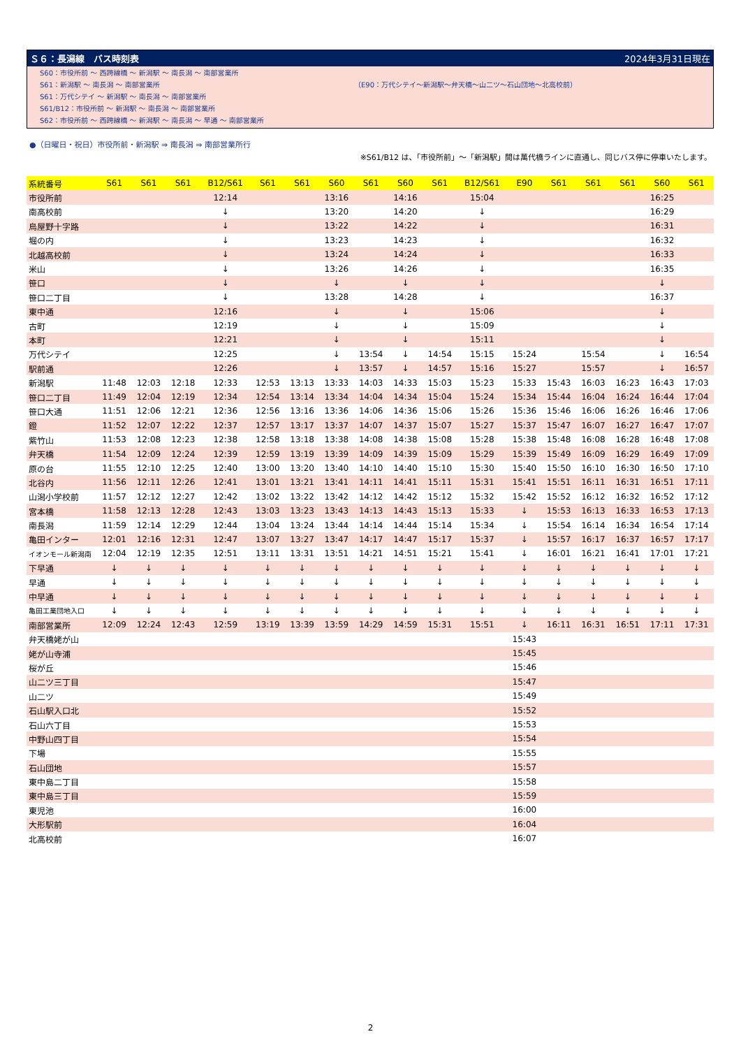Ｓ６：長潟線　バス時刻表 2024年3月31日現在
S60：市役所前 ～ 西跨線橋 ～ 新潟駅 ～ 南長潟 ～ 南部営業所
S61：新潟駅 ～ 南長潟 ～ 南部営業所
S61：万代シテイ ～ 新潟駅 ～ 南長潟 ～ 南部営業所
S61/B12：市役所前 ～ 新潟駅 ～ 南長潟 ～ 南部営業所
S62：市役所前 ～ 西跨線橋 ～ 新潟駅 ～ 南長潟 ～ 早通 ～ 南部営業所
（E90：万代シテイ～新潟駅～弁天橋～山二ツ～石山団地～北高校前）
●（日曜日・祝日）市役所前・新潟駅 ⇒ 南長潟 ⇒ 南部営業所行
※S61/B12 は、「市役所前」～「新潟駅」間は萬代橋ラインに直通し、同じバス停に停車いたします。
| 系統番号 | S61 | S61 | S61 | B12/S61 | S61 | S61 | S60 | S61 | S60 | S61 | B12/S61 | E90 | S61 | S61 | S61 | S60 | S61 |
| --- | --- | --- | --- | --- | --- | --- | --- | --- | --- | --- | --- | --- | --- | --- | --- | --- | --- |
| 市役所前 | | | | 12:14 | | | 13:16 | | 14:16 | | 15:04 | | | | | 16:25 | |
| 南高校前 | | | | ↓ | | | 13:20 | | 14:20 | | ↓ | | | | | 16:29 | |
| 鳥屋野十字路 | | | | ↓ | | | 13:22 | | 14:22 | | ↓ | | | | | 16:31 | |
| 堀の内 | | | | ↓ | | | 13:23 | | 14:23 | | ↓ | | | | | 16:32 | |
| 北越高校前 | | | | ↓ | | | 13:24 | | 14:24 | | ↓ | | | | | 16:33 | |
| 米山 | | | | ↓ | | | 13:26 | | 14:26 | | ↓ | | | | | 16:35 | |
| 笹口 | | | | ↓ | | | ↓ | | ↓ | | ↓ | | | | | ↓ | |
| 笹口二丁目 | | | | ↓ | | | 13:28 | | 14:28 | | ↓ | | | | | 16:37 | |
| 東中通 | | | | 12:16 | | | ↓ | | ↓ | | 15:06 | | | | | ↓ | |
| 古町 | | | | 12:19 | | | ↓ | | ↓ | | 15:09 | | | | | ↓ | |
| 本町 | | | | 12:21 | | | ↓ | | ↓ | | 15:11 | | | | | ↓ | |
| 万代シテイ | | | | 12:25 | | | ↓ | 13:54 | ↓ | 14:54 | 15:15 | 15:24 | | 15:54 | | ↓ | 16:54 |
| 駅前通 | | | | 12:26 | | | ↓ | 13:57 | ↓ | 14:57 | 15:16 | 15:27 | | 15:57 | | ↓ | 16:57 |
| 新潟駅 | 11:48 | 12:03 | 12:18 | 12:33 | 12:53 | 13:13 | 13:33 | 14:03 | 14:33 | 15:03 | 15:23 | 15:33 | 15:43 | 16:03 | 16:23 | 16:43 | 17:03 |
| 笹口二丁目 | 11:49 | 12:04 | 12:19 | 12:34 | 12:54 | 13:14 | 13:34 | 14:04 | 14:34 | 15:04 | 15:24 | 15:34 | 15:44 | 16:04 | 16:24 | 16:44 | 17:04 |
| 笹口大通 | 11:51 | 12:06 | 12:21 | 12:36 | 12:56 | 13:16 | 13:36 | 14:06 | 14:36 | 15:06 | 15:26 | 15:36 | 15:46 | 16:06 | 16:26 | 16:46 | 17:06 |
| 鐙 | 11:52 | 12:07 | 12:22 | 12:37 | 12:57 | 13:17 | 13:37 | 14:07 | 14:37 | 15:07 | 15:27 | 15:37 | 15:47 | 16:07 | 16:27 | 16:47 | 17:07 |
| 紫竹山 | 11:53 | 12:08 | 12:23 | 12:38 | 12:58 | 13:18 | 13:38 | 14:08 | 14:38 | 15:08 | 15:28 | 15:38 | 15:48 | 16:08 | 16:28 | 16:48 | 17:08 |
| 弁天橋 | 11:54 | 12:09 | 12:24 | 12:39 | 12:59 | 13:19 | 13:39 | 14:09 | 14:39 | 15:09 | 15:29 | 15:39 | 15:49 | 16:09 | 16:29 | 16:49 | 17:09 |
| 原の台 | 11:55 | 12:10 | 12:25 | 12:40 | 13:00 | 13:20 | 13:40 | 14:10 | 14:40 | 15:10 | 15:30 | 15:40 | 15:50 | 16:10 | 16:30 | 16:50 | 17:10 |
| 北谷内 | 11:56 | 12:11 | 12:26 | 12:41 | 13:01 | 13:21 | 13:41 | 14:11 | 14:41 | 15:11 | 15:31 | 15:41 | 15:51 | 16:11 | 16:31 | 16:51 | 17:11 |
| 山潟小学校前 | 11:57 | 12:12 | 12:27 | 12:42 | 13:02 | 13:22 | 13:42 | 14:12 | 14:42 | 15:12 | 15:32 | 15:42 | 15:52 | 16:12 | 16:32 | 16:52 | 17:12 |
| 宮本橋 | 11:58 | 12:13 | 12:28 | 12:43 | 13:03 | 13:23 | 13:43 | 14:13 | 14:43 | 15:13 | 15:33 | ↓ | 15:53 | 16:13 | 16:33 | 16:53 | 17:13 |
| 南長潟 | 11:59 | 12:14 | 12:29 | 12:44 | 13:04 | 13:24 | 13:44 | 14:14 | 14:44 | 15:14 | 15:34 | ↓ | 15:54 | 16:14 | 16:34 | 16:54 | 17:14 |
| 亀田インター | 12:01 | 12:16 | 12:31 | 12:47 | 13:07 | 13:27 | 13:47 | 14:17 | 14:47 | 15:17 | 15:37 | ↓ | 15:57 | 16:17 | 16:37 | 16:57 | 17:17 |
| イオンモール新潟南 | 12:04 | 12:19 | 12:35 | 12:51 | 13:11 | 13:31 | 13:51 | 14:21 | 14:51 | 15:21 | 15:41 | ↓ | 16:01 | 16:21 | 16:41 | 17:01 | 17:21 |
| 下早通 | ↓ | ↓ | ↓ | ↓ | ↓ | ↓ | ↓ | ↓ | ↓ | ↓ | ↓ | ↓ | ↓ | ↓ | ↓ | ↓ | ↓ |
| 早通 | ↓ | ↓ | ↓ | ↓ | ↓ | ↓ | ↓ | ↓ | ↓ | ↓ | ↓ | ↓ | ↓ | ↓ | ↓ | ↓ | ↓ |
| 中早通 | ↓ | ↓ | ↓ | ↓ | ↓ | ↓ | ↓ | ↓ | ↓ | ↓ | ↓ | ↓ | ↓ | ↓ | ↓ | ↓ | ↓ |
| 亀田工業団地入口 | ↓ | ↓ | ↓ | ↓ | ↓ | ↓ | ↓ | ↓ | ↓ | ↓ | ↓ | ↓ | ↓ | ↓ | ↓ | ↓ | ↓ |
| 南部営業所 | 12:09 | 12:24 | 12:43 | 12:59 | 13:19 | 13:39 | 13:59 | 14:29 | 14:59 | 15:31 | 15:51 | ↓ | 16:11 | 16:31 | 16:51 | 17:11 | 17:31 |
| 弁天橋姥が山 | | | | | | | | | | | | 15:43 | | | | | |
| 姥が山寺浦 | | | | | | | | | | | | 15:45 | | | | | |
| 桜が丘 | | | | | | | | | | | | 15:46 | | | | | |
| 山二ツ三丁目 | | | | | | | | | | | | 15:47 | | | | | |
| 山二ツ | | | | | | | | | | | | 15:49 | | | | | |
| 石山駅入口北 | | | | | | | | | | | | 15:52 | | | | | |
| 石山六丁目 | | | | | | | | | | | | 15:53 | | | | | |
| 中野山四丁目 | | | | | | | | | | | | 15:54 | | | | | |
| 下場 | | | | | | | | | | | | 15:55 | | | | | |
| 石山団地 | | | | | | | | | | | | 15:57 | | | | | |
| 東中島二丁目 | | | | | | | | | | | | 15:58 | | | | | |
| 東中島三丁目 | | | | | | | | | | | | 15:59 | | | | | |
| 東児池 | | | | | | | | | | | | 16:00 | | | | | |
| 大形駅前 | | | | | | | | | | | | 16:04 | | | | | |
| 北高校前 | | | | | | | | | | | | 16:07 | | | | | |
2